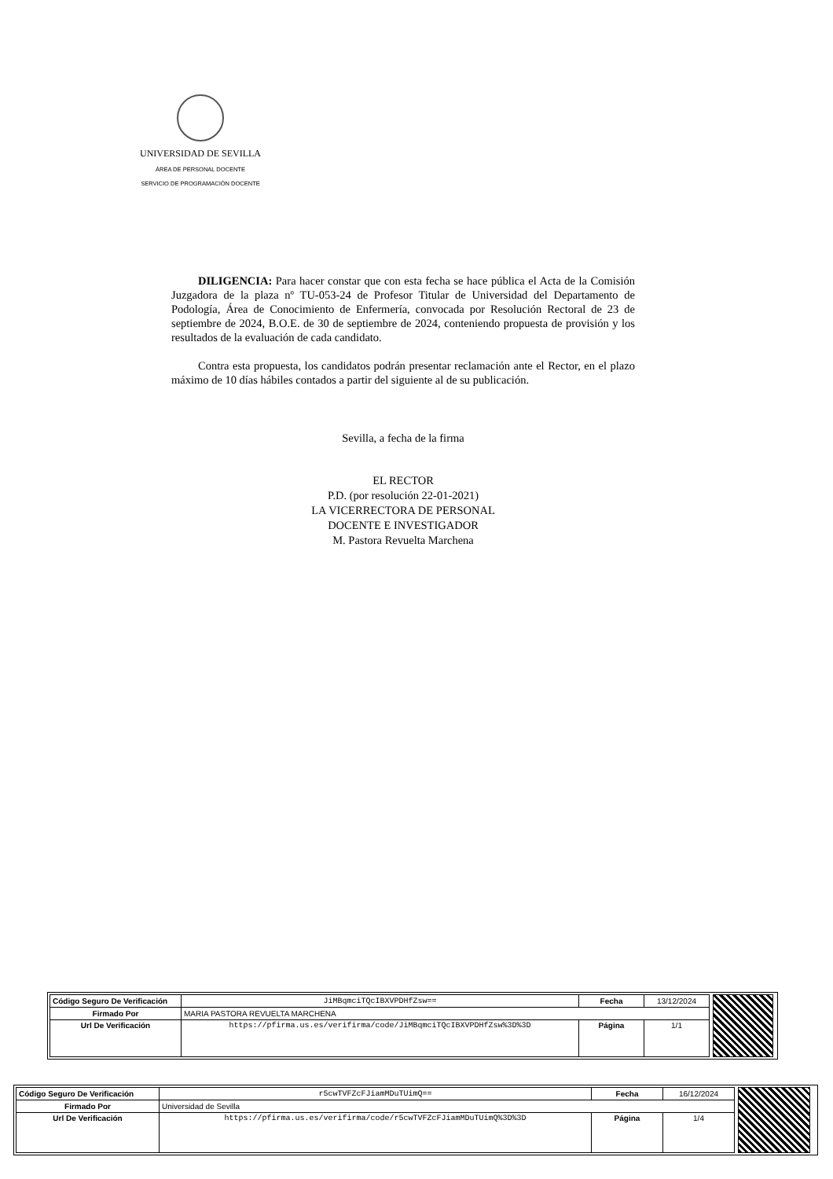UNIVERSIDAD DE SEVILLA
ÁREA DE PERSONAL DOCENTE
SERVICIO DE PROGRAMACIÓN DOCENTE
DILIGENCIA: Para hacer constar que con esta fecha se hace pública el Acta de la Comisión Juzgadora de la plaza nº TU-053-24 de Profesor Titular de Universidad del Departamento de Podología, Área de Conocimiento de Enfermería, convocada por Resolución Rectoral de 23 de septiembre de 2024, B.O.E. de 30 de septiembre de 2024, conteniendo propuesta de provisión y los resultados de la evaluación de cada candidato.
Contra esta propuesta, los candidatos podrán presentar reclamación ante el Rector, en el plazo máximo de 10 días hábiles contados a partir del siguiente al de su publicación.
Sevilla, a fecha de la firma
EL RECTOR
P.D. (por resolución 22-01-2021)
LA VICERRECTORA DE PERSONAL
DOCENTE E INVESTIGADOR
M. Pastora Revuelta Marchena
| Código Seguro De Verificación | JiMBqmciTQcIBXVPDHfZsw== | Fecha | 13/12/2024 |
| Firmado Por | MARIA PASTORA REVUELTA MARCHENA | | |
| Url De Verificación | https://pfirma.us.es/verifirma/code/JiMBqmciTQcIBXVPDHfZsw%3D%3D | Página | 1/1 |
| Código Seguro De Verificación | r5cwTVFZcFJiamMDuTUimQ== | Fecha | 16/12/2024 |
| Firmado Por | Universidad de Sevilla | | |
| Url De Verificación | https://pfirma.us.es/verifirma/code/r5cwTVFZcFJiamMDuTUimQ%3D%3D | Página | 1/4 |